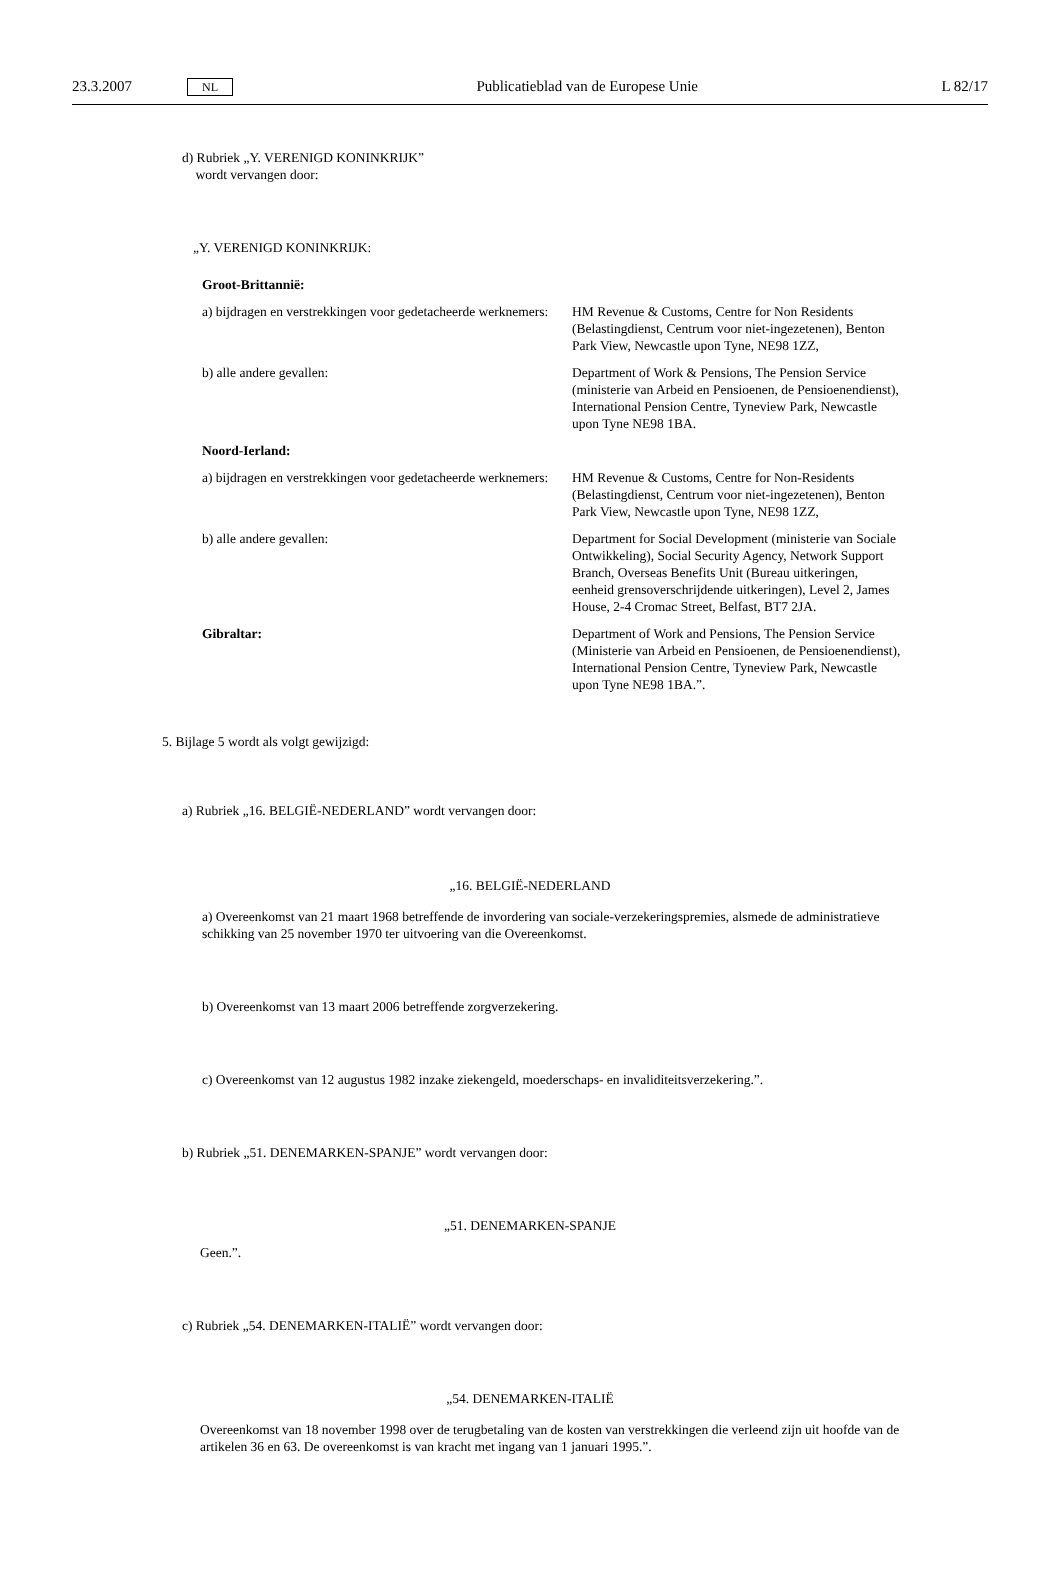23.3.2007 NL Publicatieblad van de Europese Unie L 82/17
d) Rubriek „Y. VERENIGD KONINKRIJK”
wordt vervangen door:
„Y. VERENIGD KONINKRIJK:
Groot-Brittannië:
| a) bijdragen en verstrekkingen voor gedetacheerde werknemers: | HM Revenue & Customs, Centre for Non Residents (Belastingdienst, Centrum voor niet-ingezetenen), Benton Park View, Newcastle upon Tyne, NE98 1ZZ, |
| b) alle andere gevallen: | Department of Work & Pensions, The Pension Service (ministerie van Arbeid en Pensioenen, de Pensioenendienst), International Pension Centre, Tyneview Park, Newcastle upon Tyne NE98 1BA. |
| Noord-Ierland: | |
| a) bijdragen en verstrekkingen voor gedetacheerde werknemers: | HM Revenue & Customs, Centre for Non-Residents (Belastingdienst, Centrum voor niet-ingezetenen), Benton Park View, Newcastle upon Tyne, NE98 1ZZ, |
| b) alle andere gevallen: | Department for Social Development (ministerie van Sociale Ontwikkeling), Social Security Agency, Network Support Branch, Overseas Benefits Unit (Bureau uitkeringen, eenheid grensoverschrijdende uitkeringen), Level 2, James House, 2-4 Cromac Street, Belfast, BT7 2JA. |
| Gibraltar: | Department of Work and Pensions, The Pension Service (Ministerie van Arbeid en Pensioenen, de Pensioenendienst), International Pension Centre, Tyneview Park, Newcastle upon Tyne NE98 1BA.”. |
5. Bijlage 5 wordt als volgt gewijzigd:
a) Rubriek „16. BELGIË-NEDERLAND” wordt vervangen door:
„16. BELGIË-NEDERLAND
a) Overeenkomst van 21 maart 1968 betreffende de invordering van sociale-verzekeringspremies, alsmede de administratieve schikking van 25 november 1970 ter uitvoering van die Overeenkomst.
b) Overeenkomst van 13 maart 2006 betreffende zorgverzekering.
c) Overeenkomst van 12 augustus 1982 inzake ziekengeld, moederschaps- en invaliditeitsverzekering.”.
b) Rubriek „51. DENEMARKEN-SPANJE” wordt vervangen door:
„51. DENEMARKEN-SPANJE
Geen.”.
c) Rubriek „54. DENEMARKEN-ITALIË” wordt vervangen door:
„54. DENEMARKEN-ITALIË
Overeenkomst van 18 november 1998 over de terugbetaling van de kosten van verstrekkingen die verleend zijn uit hoofde van de artikelen 36 en 63. De overeenkomst is van kracht met ingang van 1 januari 1995.”.